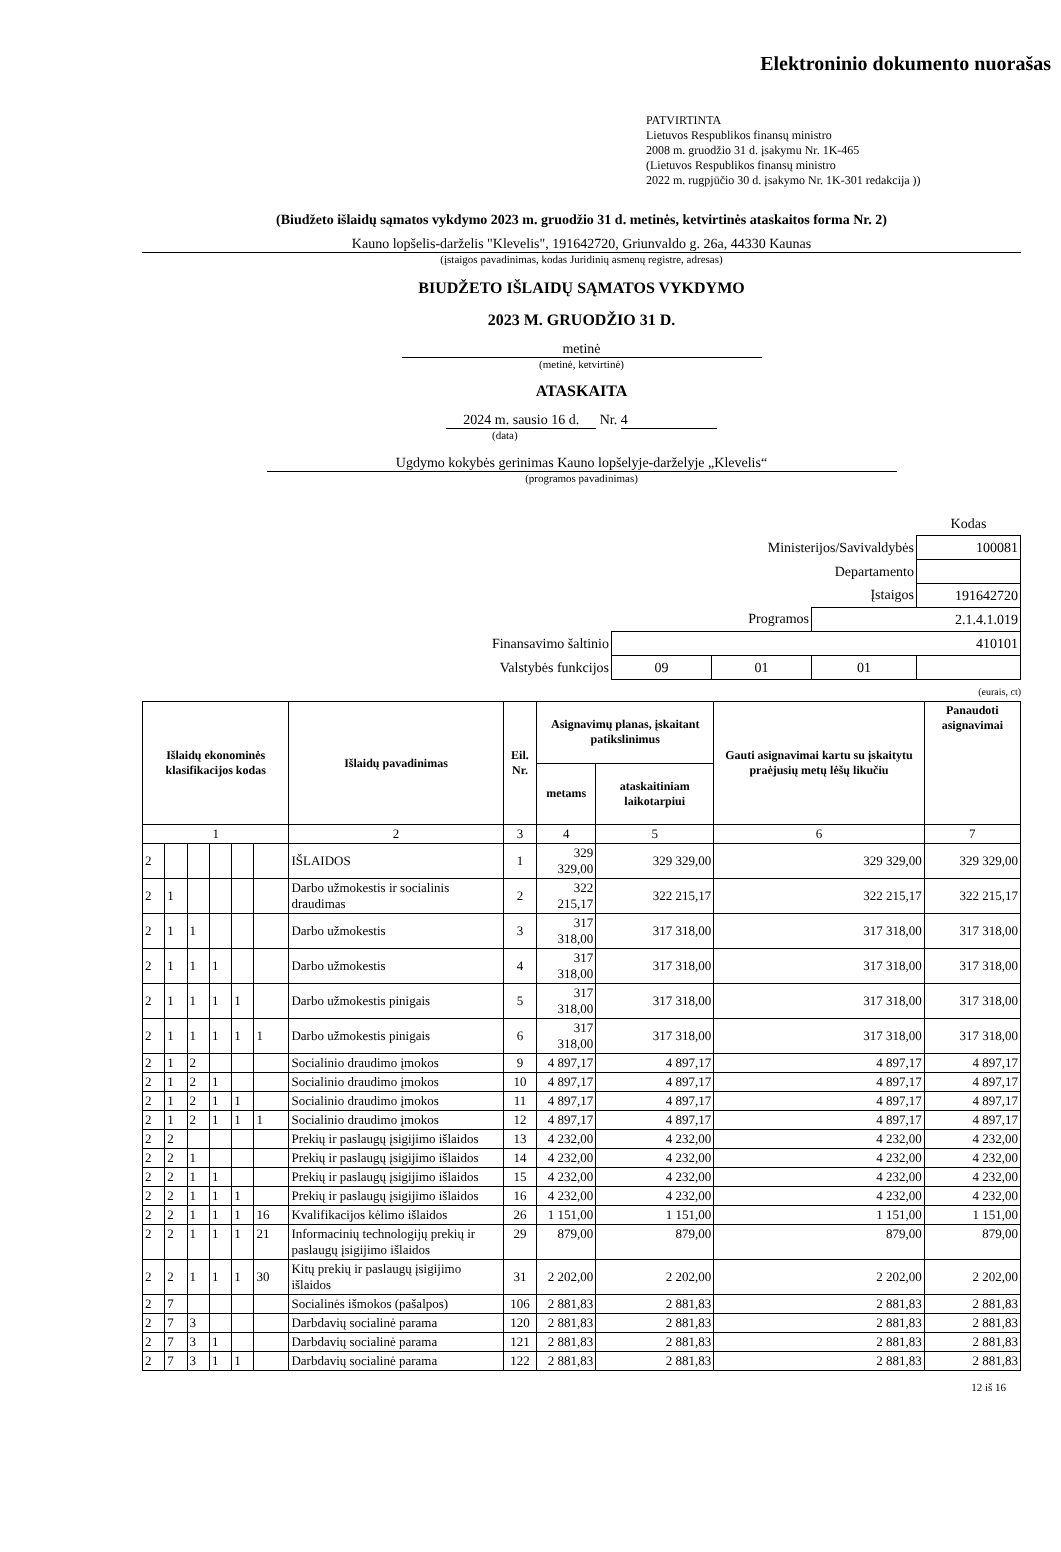Elektroninio dokumento nuorašas
PATVIRTINTA
Lietuvos Respublikos finansų ministro
2008 m. gruodžio 31 d. įsakymu Nr. 1K-465
(Lietuvos Respublikos finansų ministro
2022 m. rugpjūčio 30 d. įsakymo Nr. 1K-301 redakcija ))
(Biudžeto išlaidų sąmatos vykdymo 2023 m. gruodžio 31 d. metinės, ketvirtinės ataskaitos forma Nr. 2)
Kauno lopšelis-darželis "Klevelis", 191642720, Griunvaldo g. 26a, 44330 Kaunas
(įstaigos pavadinimas, kodas Juridinių asmenų registre, adresas)
BIUDŽETO IŠLAIDŲ SĄMATOS VYKDYMO
2023 M. GRUODŽIO 31 D.
metinė
(metinė, ketvirtinė)
ATASKAITA
2024 m. sausio 16 d. Nr. 4
(data)
Ugdymo kokybės gerinimas Kauno lopšelyje-darželyje „Klevelis“
(programos pavadinimas)
| | | | | Kodas |
| Ministerijos/Savivaldybės | | | | 100081 |
| Departamento | | | | |
| Įstaigos | | | | 191642720 |
| Programos | | | 2.1.4.1.019 | |
| Finansavimo šaltinio | 410101 | | | |
| Valstybės funkcijos | 09 | 01 | 01 | |
(eurais, ct)
| Išlaidų ekonominės klasifikacijos kodas | | | | | | Išlaidų pavadinimas | Eil. Nr. | Asignavimų planas, įskaitant patikslinimus | | Gauti asignavimai kartu su įskaitytu praėjusių metų lėšų likučiu | Panaudoti asignavimai |
| --- | --- | --- | --- | --- | --- | --- | --- | --- | --- | --- | --- |
| | | | | | | | | metams | ataskaitiniam laikotarpiui | | |
| 1 | | | | | | 2 | 3 | 4 | 5 | 6 | 7 |
| 2 | | | | | | IŠLAIDOS | 1 | 329 329,00 | 329 329,00 | 329 329,00 | 329 329,00 |
| 2 | 1 | | | | | Darbo užmokestis ir socialinis draudimas | 2 | 322 215,17 | 322 215,17 | 322 215,17 | 322 215,17 |
| 2 | 1 | 1 | | | | Darbo užmokestis | 3 | 317 318,00 | 317 318,00 | 317 318,00 | 317 318,00 |
| 2 | 1 | 1 | 1 | | | Darbo užmokestis | 4 | 317 318,00 | 317 318,00 | 317 318,00 | 317 318,00 |
| 2 | 1 | 1 | 1 | 1 | | Darbo užmokestis pinigais | 5 | 317 318,00 | 317 318,00 | 317 318,00 | 317 318,00 |
| 2 | 1 | 1 | 1 | 1 | 1 | Darbo užmokestis pinigais | 6 | 317 318,00 | 317 318,00 | 317 318,00 | 317 318,00 |
| 2 | 1 | 2 | | | | Socialinio draudimo įmokos | 9 | 4 897,17 | 4 897,17 | 4 897,17 | 4 897,17 |
| 2 | 1 | 2 | 1 | | | Socialinio draudimo įmokos | 10 | 4 897,17 | 4 897,17 | 4 897,17 | 4 897,17 |
| 2 | 1 | 2 | 1 | 1 | | Socialinio draudimo įmokos | 11 | 4 897,17 | 4 897,17 | 4 897,17 | 4 897,17 |
| 2 | 1 | 2 | 1 | 1 | 1 | Socialinio draudimo įmokos | 12 | 4 897,17 | 4 897,17 | 4 897,17 | 4 897,17 |
| 2 | 2 | | | | | Prekių ir paslaugų įsigijimo išlaidos | 13 | 4 232,00 | 4 232,00 | 4 232,00 | 4 232,00 |
| 2 | 2 | 1 | | | | Prekių ir paslaugų įsigijimo išlaidos | 14 | 4 232,00 | 4 232,00 | 4 232,00 | 4 232,00 |
| 2 | 2 | 1 | 1 | | | Prekių ir paslaugų įsigijimo išlaidos | 15 | 4 232,00 | 4 232,00 | 4 232,00 | 4 232,00 |
| 2 | 2 | 1 | 1 | 1 | | Prekių ir paslaugų įsigijimo išlaidos | 16 | 4 232,00 | 4 232,00 | 4 232,00 | 4 232,00 |
| 2 | 2 | 1 | 1 | 1 | 16 | Kvalifikacijos kėlimo išlaidos | 26 | 1 151,00 | 1 151,00 | 1 151,00 | 1 151,00 |
| 2 | 2 | 1 | 1 | 1 | 21 | Informacinių technologijų prekių ir paslaugų įsigijimo išlaidos | 29 | 879,00 | 879,00 | 879,00 | 879,00 |
| 2 | 2 | 1 | 1 | 1 | 30 | Kitų prekių ir paslaugų įsigijimo išlaidos | 31 | 2 202,00 | 2 202,00 | 2 202,00 | 2 202,00 |
| 2 | 7 | | | | | Socialinės išmokos (pašalpos) | 106 | 2 881,83 | 2 881,83 | 2 881,83 | 2 881,83 |
| 2 | 7 | 3 | | | | Darbdavių socialinė parama | 120 | 2 881,83 | 2 881,83 | 2 881,83 | 2 881,83 |
| 2 | 7 | 3 | 1 | | | Darbdavių socialinė parama | 121 | 2 881,83 | 2 881,83 | 2 881,83 | 2 881,83 |
| 2 | 7 | 3 | 1 | 1 | | Darbdavių socialinė parama | 122 | 2 881,83 | 2 881,83 | 2 881,83 | 2 881,83 |
12 iš 16